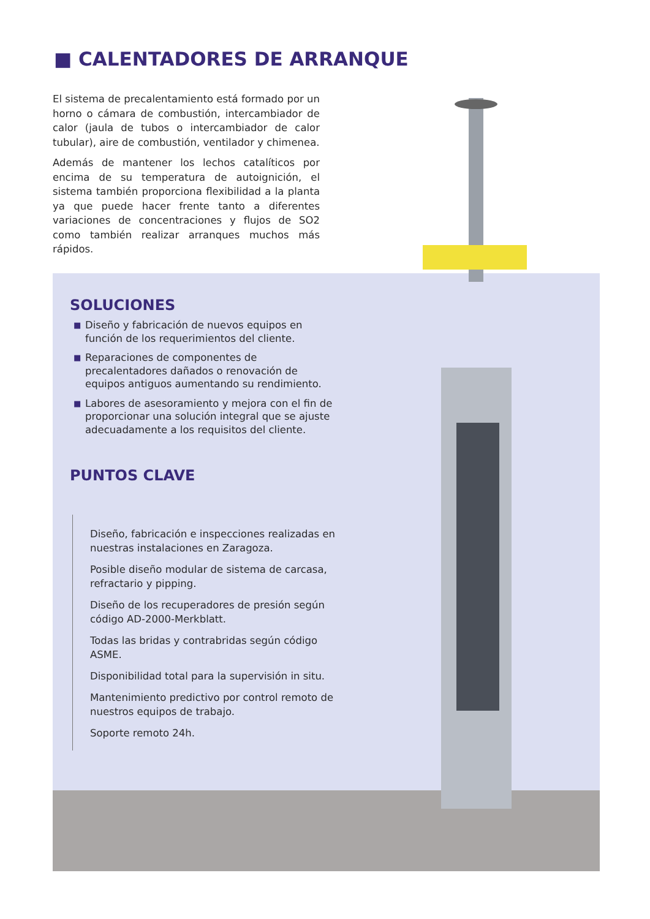■ CALENTADORES DE ARRANQUE
El sistema de precalentamiento está formado por un horno o cámara de combustión, intercambiador de calor (jaula de tubos o intercambiador de calor tubular), aire de combustión, ventilador y chimenea.
Además de mantener los lechos catalíticos por encima de su temperatura de autoignición, el sistema también proporciona flexibilidad a la planta ya que puede hacer frente tanto a diferentes variaciones de concentraciones y flujos de SO2 como también realizar arranques muchos más rápidos.
SOLUCIONES
■ Diseño y fabricación de nuevos equipos en función de los requerimientos del cliente.
■ Reparaciones de componentes de precalentadores dañados o renovación de equipos antiguos aumentando su rendimiento.
■ Labores de asesoramiento y mejora con el fin de proporcionar una solución integral que se ajuste adecuadamente a los requisitos del cliente.
PUNTOS CLAVE
Diseño, fabricación e inspecciones realizadas en nuestras instalaciones en Zaragoza.
Posible diseño modular de sistema de carcasa, refractario y pipping.
Diseño de los recuperadores de presión según código AD-2000-Merkblatt.
Todas las bridas y contrabridas según código ASME.
Disponibilidad total para la supervisión in situ.
Mantenimiento predictivo por control remoto de nuestros equipos de trabajo.
Soporte remoto 24h.